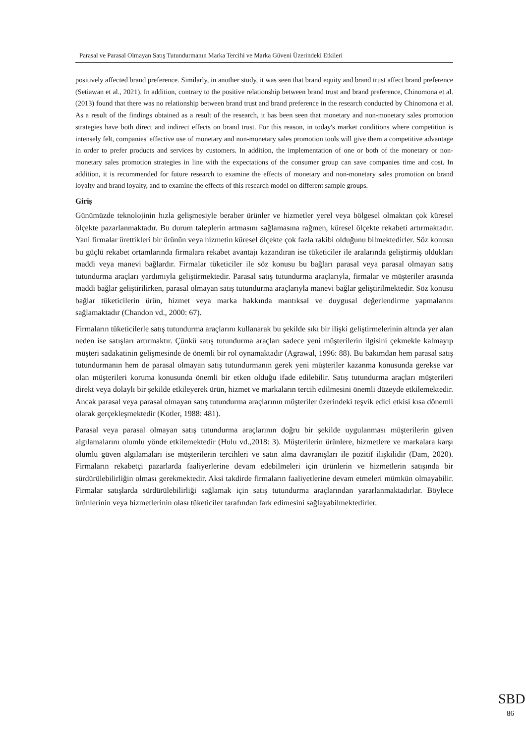Parasal ve Parasal Olmayan Satış Tutundurmanın Marka Tercihi ve Marka Güveni Üzerindeki Etkileri
positively affected brand preference. Similarly, in another study, it was seen that brand equity and brand trust affect brand preference (Setiawan et al., 2021). In addition, contrary to the positive relationship between brand trust and brand preference, Chinomona et al. (2013) found that there was no relationship between brand trust and brand preference in the research conducted by Chinomona et al. As a result of the findings obtained as a result of the research, it has been seen that monetary and non-monetary sales promotion strategies have both direct and indirect effects on brand trust. For this reason, in today's market conditions where competition is intensely felt, companies' effective use of monetary and non-monetary sales promotion tools will give them a competitive advantage in order to prefer products and services by customers. In addition, the implementation of one or both of the monetary or non-monetary sales promotion strategies in line with the expectations of the consumer group can save companies time and cost. In addition, it is recommended for future research to examine the effects of monetary and non-monetary sales promotion on brand loyalty and brand loyalty, and to examine the effects of this research model on different sample groups.
Giriş
Günümüzde teknolojinin hızla gelişmesiyle beraber ürünler ve hizmetler yerel veya bölgesel olmaktan çok küresel ölçekte pazarlanmaktadır. Bu durum taleplerin artmasını sağlamasına rağmen, küresel ölçekte rekabeti artırmaktadır. Yani firmalar ürettikleri bir ürünün veya hizmetin küresel ölçekte çok fazla rakibi olduğunu bilmektedirler. Söz konusu bu güçlü rekabet ortamlarında firmalara rekabet avantajı kazandıran ise tüketiciler ile aralarında geliştirmiş oldukları maddi veya manevi bağlardır. Firmalar tüketiciler ile söz konusu bu bağları parasal veya parasal olmayan satış tutundurma araçları yardımıyla geliştirmektedir. Parasal satış tutundurma araçlarıyla, firmalar ve müşteriler arasında maddi bağlar geliştirilirken, parasal olmayan satış tutundurma araçlarıyla manevi bağlar geliştirilmektedir. Söz konusu bağlar tüketicilerin ürün, hizmet veya marka hakkında mantıksal ve duygusal değerlendirme yapmalarını sağlamaktadır (Chandon vd., 2000: 67).
Firmaların tüketicilerle satış tutundurma araçlarını kullanarak bu şekilde sıkı bir ilişki geliştirmelerinin altında yer alan neden ise satışları artırmaktır. Çünkü satış tutundurma araçları sadece yeni müşterilerin ilgisini çekmekle kalmayıp müşteri sadakatinin gelişmesinde de önemli bir rol oynamaktadır (Agrawal, 1996: 88). Bu bakımdan hem parasal satış tutundurmanın hem de parasal olmayan satış tutundurmanın gerek yeni müşteriler kazanma konusunda gerekse var olan müşterileri koruma konusunda önemli bir etken olduğu ifade edilebilir. Satış tutundurma araçları müşterileri direkt veya dolaylı bir şekilde etkileyerek ürün, hizmet ve markaların tercih edilmesini önemli düzeyde etkilemektedir. Ancak parasal veya parasal olmayan satış tutundurma araçlarının müşteriler üzerindeki teşvik edici etkisi kısa dönemli olarak gerçekleşmektedir (Kotler, 1988: 481).
Parasal veya parasal olmayan satış tutundurma araçlarının doğru bir şekilde uygulanması müşterilerin güven algılamalarını olumlu yönde etkilemektedir (Hulu vd.,2018: 3). Müşterilerin ürünlere, hizmetlere ve markalara karşı olumlu güven algılamaları ise müşterilerin tercihleri ve satın alma davranışları ile pozitif ilişkilidir (Dam, 2020). Firmaların rekabetçi pazarlarda faaliyerlerine devam edebilmeleri için ürünlerin ve hizmetlerin satışında bir sürdürülebilirliğin olması gerekmektedir. Aksi takdirde firmaların faaliyetlerine devam etmeleri mümkün olmayabilir. Firmalar satışlarda sürdürülebilirliği sağlamak için satış tutundurma araçlarından yararlanmaktadırlar. Böylece ürünlerinin veya hizmetlerinin olası tüketiciler tarafından fark edimesini sağlayabilmektedirler.
SBD
86